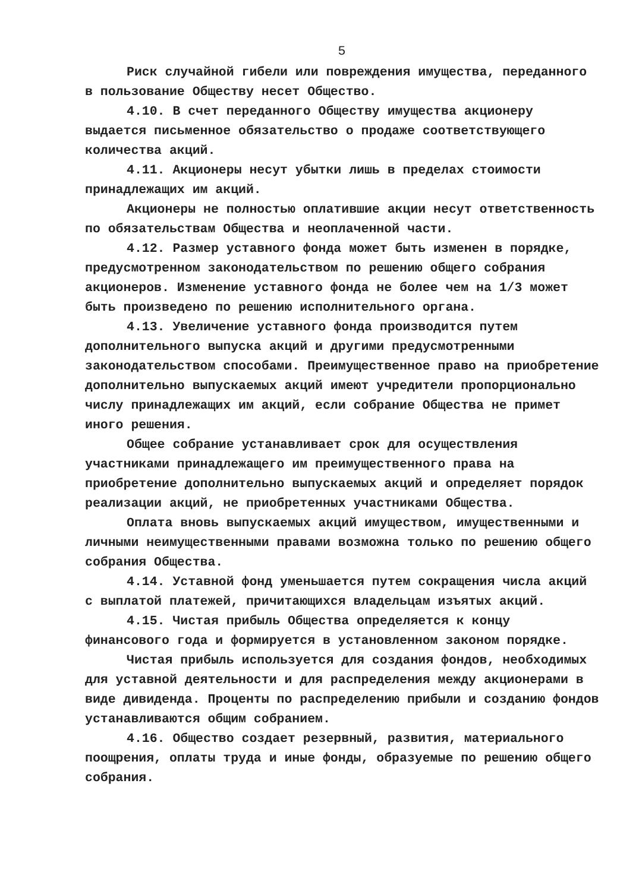5
Риск случайной гибели или повреждения имущества, переданного в пользование Обществу несет Общество.
4.10. В счет переданного Обществу имущества акционеру выдается письменное обязательство о продаже соответствующего количества акций.
4.11. Акционеры несут убытки лишь в пределах стоимости принадлежащих им акций.
Акционеры не полностью оплатившие акции несут ответственность по обязательствам Общества и неоплаченной части.
4.12. Размер уставного фонда может быть изменен в порядке, предусмотренном законодательством по решению общего собрания акционеров. Изменение уставного фонда не более чем на 1/3 может быть произведено по решению исполнительного органа.
4.13. Увеличение уставного фонда производится путем дополнительного выпуска акций и другими предусмотренными законодательством способами. Преимущественное право на приобретение дополнительно выпускаемых акций имеют учредители пропорционально числу принадлежащих им акций, если собрание Общества не примет иного решения.
Общее собрание устанавливает срок для осуществления участниками принадлежащего им преимущественного права на приобретение дополнительно выпускаемых акций и определяет порядок реализации акций, не приобретенных участниками Общества.
Оплата вновь выпускаемых акций имуществом, имущественными и личными неимущественными правами возможна только по решению общего собрания Общества.
4.14. Уставной фонд уменьшается путем сокращения числа акций с выплатой платежей, причитающихся владельцам изъятых акций.
4.15. Чистая прибыль Общества определяется к концу финансового года и формируется в установленном законом порядке.
Чистая прибыль используется для создания фондов, необходимых для уставной деятельности и для распределения между акционерами в виде дивиденда. Проценты по распределению прибыли и созданию фондов устанавливаются общим собранием.
4.16. Общество создает резервный, развития, материального поощрения, оплаты труда и иные фонды, образуемые по решению общего собрания.